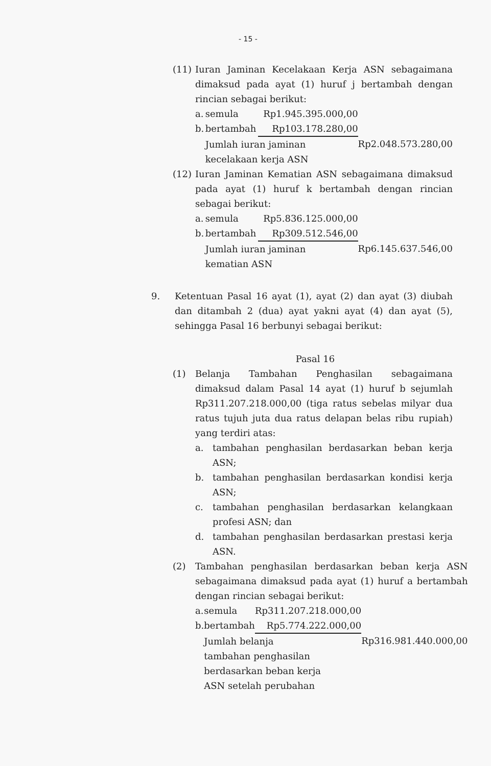- 15 -
(11) Iuran Jaminan Kecelakaan Kerja ASN sebagaimana dimaksud pada ayat (1) huruf j bertambah dengan rincian sebagai berikut:
| a. | semula | Rp1.945.395.000,00 | |
| b. | bertambah | Rp103.178.280,00 | |
| | Jumlah iuran jaminan kecelakaan kerja ASN | | Rp2.048.573.280,00 |
(12) Iuran Jaminan Kematian ASN sebagaimana dimaksud pada ayat (1) huruf k bertambah dengan rincian sebagai berikut:
| a. | semula | Rp5.836.125.000,00 | |
| b. | bertambah | Rp309.512.546,00 | |
| | Jumlah iuran jaminan kematian ASN | | Rp6.145.637.546,00 |
9. Ketentuan Pasal 16 ayat (1), ayat (2) dan ayat (3) diubah dan ditambah 2 (dua) ayat yakni ayat (4) dan ayat (5), sehingga Pasal 16 berbunyi sebagai berikut:
Pasal 16
(1) Belanja Tambahan Penghasilan sebagaimana dimaksud dalam Pasal 14 ayat (1) huruf b sejumlah Rp311.207.218.000,00 (tiga ratus sebelas milyar dua ratus tujuh juta dua ratus delapan belas ribu rupiah) yang terdiri atas:
a. tambahan penghasilan berdasarkan beban kerja ASN;
b. tambahan penghasilan berdasarkan kondisi kerja ASN;
c. tambahan penghasilan berdasarkan kelangkaan profesi ASN; dan
d. tambahan penghasilan berdasarkan prestasi kerja ASN.
(2) Tambahan penghasilan berdasarkan beban kerja ASN sebagaimana dimaksud pada ayat (1) huruf a bertambah dengan rincian sebagai berikut:
| a. | semula | Rp311.207.218.000,00 | |
| b. | bertambah | Rp5.774.222.000,00 | |
| | Jumlah belanja tambahan penghasilan berdasarkan beban kerja ASN setelah perubahan | | Rp316.981.440.000,00 |